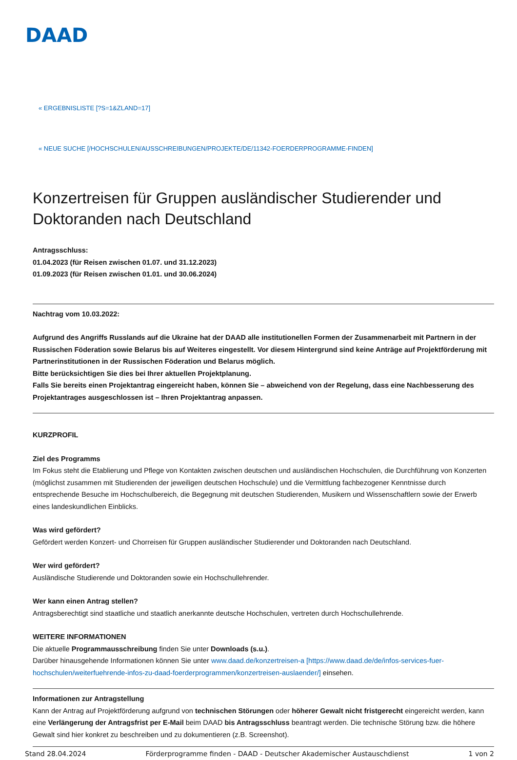DAAD
« ERGEBNISLISTE [?S=1&ZLAND=17]
« NEUE SUCHE [/HOCHSCHULEN/AUSSCHREIBUNGEN/PROJEKTE/DE/11342-FOERDERPROGRAMME-FINDEN]
Konzertreisen für Gruppen ausländischer Studierender und Doktoranden nach Deutschland
Antragsschluss:
01.04.2023 (für Reisen zwischen 01.07. und 31.12.2023)
01.09.2023 (für Reisen zwischen 01.01. und 30.06.2024)
Nachtrag vom 10.03.2022:
Aufgrund des Angriffs Russlands auf die Ukraine hat der DAAD alle institutionellen Formen der Zusammenarbeit mit Partnern in der Russischen Föderation sowie Belarus bis auf Weiteres eingestellt. Vor diesem Hintergrund sind keine Anträge auf Projektförderung mit Partnerinstitutionen in der Russischen Föderation und Belarus möglich.
Bitte berücksichtigen Sie dies bei Ihrer aktuellen Projektplanung.
Falls Sie bereits einen Projektantrag eingereicht haben, können Sie – abweichend von der Regelung, dass eine Nachbesserung des Projektantrages ausgeschlossen ist – Ihren Projektantrag anpassen.
KURZPROFIL
Ziel des Programms
Im Fokus steht die Etablierung und Pflege von Kontakten zwischen deutschen und ausländischen Hochschulen, die Durchführung von Konzerten (möglichst zusammen mit Studierenden der jeweiligen deutschen Hochschule) und die Vermittlung fachbezogener Kenntnisse durch entsprechende Besuche im Hochschulbereich, die Begegnung mit deutschen Studierenden, Musikern und Wissenschaftlern sowie der Erwerb eines landeskundlichen Einblicks.
Was wird gefördert?
Gefördert werden Konzert- und Chorreisen für Gruppen ausländischer Studierender und Doktoranden nach Deutschland.
Wer wird gefördert?
Ausländische Studierende und Doktoranden sowie ein Hochschullehrender.
Wer kann einen Antrag stellen?
Antragsberechtigt sind staatliche und staatlich anerkannte deutsche Hochschulen, vertreten durch Hochschullehrende.
WEITERE INFORMATIONEN
Die aktuelle Programmausschreibung finden Sie unter Downloads (s.u.).
Darüber hinausgehende Informationen können Sie unter www.daad.de/konzertreisen-a [https://www.daad.de/de/infos-services-fuer-hochschulen/weiterfuehrende-infos-zu-daad-foerderprogrammen/konzertreisen-auslaender/] einsehen.
Informationen zur Antragstellung
Kann der Antrag auf Projektförderung aufgrund von technischen Störungen oder höherer Gewalt nicht fristgerecht eingereicht werden, kann eine Verlängerung der Antragsfrist per E-Mail beim DAAD bis Antragsschluss beantragt werden. Die technische Störung bzw. die höhere Gewalt sind hier konkret zu beschreiben und zu dokumentieren (z.B. Screenshot).
Stand 28.04.2024 Förderprogramme finden - DAAD - Deutscher Akademischer Austauschdienst 1 von 2